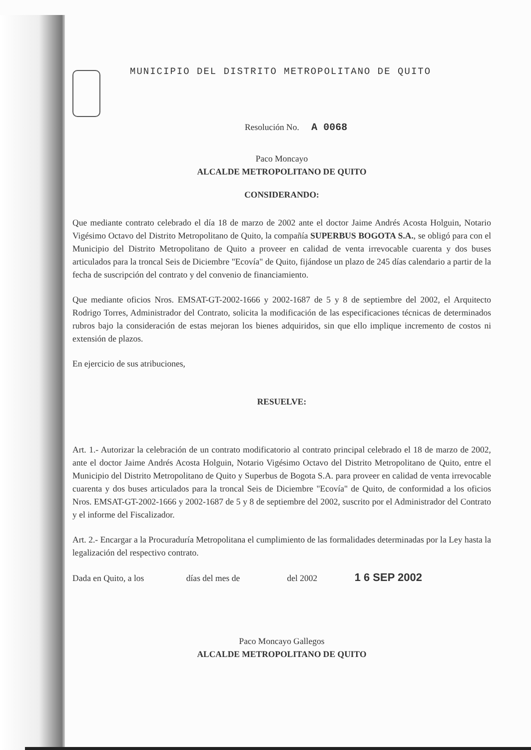MUNICIPIO DEL DISTRITO METROPOLITANO DE QUITO
Resolución No. A 0068
Paco Moncayo
ALCALDE METROPOLITANO DE QUITO
CONSIDERANDO:
Que mediante contrato celebrado el día 18 de marzo de 2002 ante el doctor Jaime Andrés Acosta Holguin, Notario Vigésimo Octavo del Distrito Metropolitano de Quito, la compañía SUPERBUS BOGOTA S.A., se obligó para con el Municipio del Distrito Metropolitano de Quito a proveer en calidad de venta irrevocable cuarenta y dos buses articulados para la troncal Seis de Diciembre "Ecovía" de Quito, fijándose un plazo de 245 días calendario a partir de la fecha de suscripción del contrato y del convenio de financiamiento.
Que mediante oficios Nros. EMSAT-GT-2002-1666 y 2002-1687 de 5 y 8 de septiembre del 2002, el Arquitecto Rodrigo Torres, Administrador del Contrato, solicita la modificación de las especificaciones técnicas de determinados rubros bajo la consideración de estas mejoran los bienes adquiridos, sin que ello implique incremento de costos ni extensión de plazos.
En ejercicio de sus atribuciones,
RESUELVE:
Art. 1.- Autorizar la celebración de un contrato modificatorio al contrato principal celebrado el 18 de marzo de 2002, ante el doctor Jaime Andrés Acosta Holguin, Notario Vigésimo Octavo del Distrito Metropolitano de Quito, entre el Municipio del Distrito Metropolitano de Quito y Superbus de Bogota S.A. para proveer en calidad de venta irrevocable cuarenta y dos buses articulados para la troncal Seis de Diciembre "Ecovía" de Quito, de conformidad a los oficios Nros. EMSAT-GT-2002-1666 y 2002-1687 de 5 y 8 de septiembre del 2002, suscrito por el Administrador del Contrato y el informe del Fiscalizador.
Art. 2.- Encargar a la Procuraduría Metropolitana el cumplimiento de las formalidades determinadas por la Ley hasta la legalización del respectivo contrato.
Dada en Quito, a los días del mes de del 2002 1 6 SEP 2002
Paco Moncayo Gallegos
ALCALDE METROPOLITANO DE QUITO